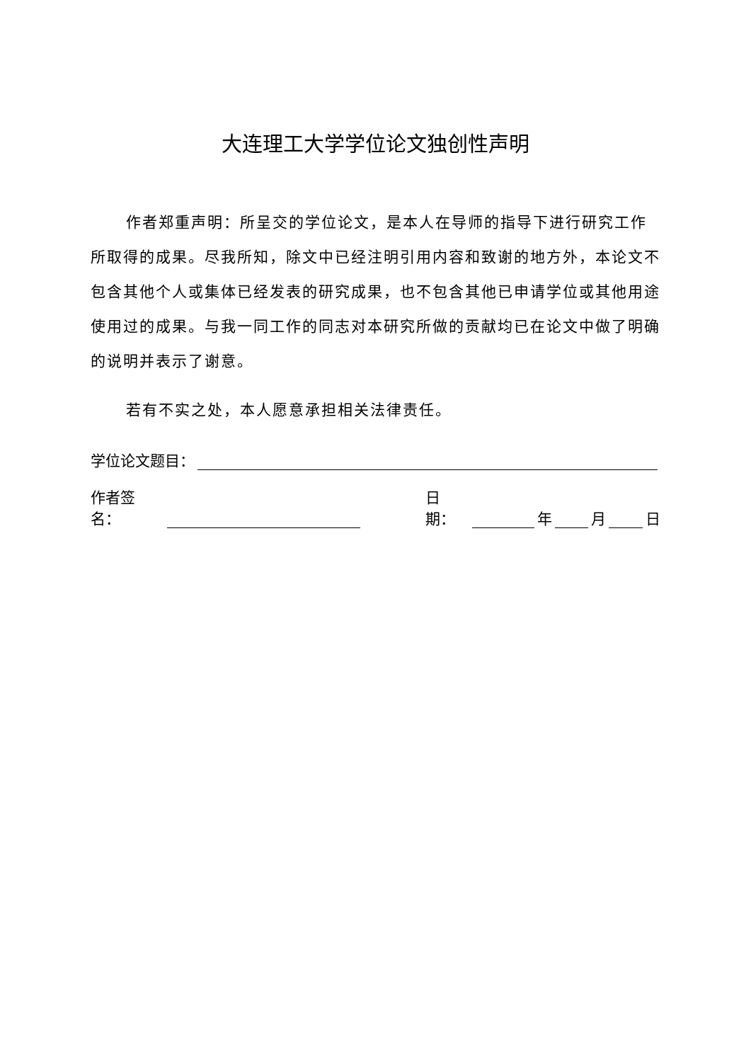大连理工大学学位论文独创性声明
作者郑重声明：所呈交的学位论文，是本人在导师的指导下进行研究工作所取得的成果。尽我所知，除文中已经注明引用内容和致谢的地方外，本论文不包含其他个人或集体已经发表的研究成果，也不包含其他已申请学位或其他用途使用过的成果。与我一同工作的同志对本研究所做的贡献均已在论文中做了明确的说明并表示了谢意。
若有不实之处，本人愿意承担相关法律责任。
学位论文题目：
作者签名： 日期： 年 月 日